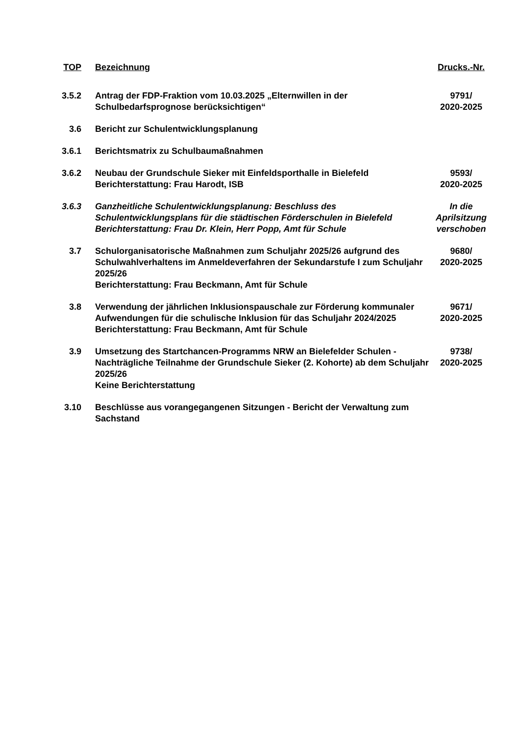| TOP | Bezeichnung | Drucks.-Nr. |
| --- | --- | --- |
| 3.5.2 | Antrag der FDP-Fraktion vom 10.03.2025 „Elternwillen in der Schulbedarfsprognose berücksichtigen“ | 9791/ 2020-2025 |
| 3.6 | Bericht zur Schulentwicklungsplanung | |
| 3.6.1 | Berichtsmatrix zu Schulbaumaßnahmen | |
| 3.6.2 | Neubau der Grundschule Sieker mit Einfeldsporthalle in Bielefeld Berichterstattung: Frau Harodt, ISB | 9593/ 2020-2025 |
| 3.6.3 | Ganzheitliche Schulentwicklungsplanung: Beschluss des Schulentwicklungsplans für die städtischen Förderschulen in Bielefeld Berichterstattung: Frau Dr. Klein, Herr Popp, Amt für Schule | In die Aprilsitzung verschoben |
| 3.7 | Schulorganisatorische Maßnahmen zum Schuljahr 2025/26 aufgrund des Schulwahlverhaltens im Anmeldeverfahren der Sekundarstufe I zum Schuljahr 2025/26 Berichterstattung: Frau Beckmann, Amt für Schule | 9680/ 2020-2025 |
| 3.8 | Verwendung der jährlichen Inklusionspauschale zur Förderung kommunaler Aufwendungen für die schulische Inklusion für das Schuljahr 2024/2025 Berichterstattung: Frau Beckmann, Amt für Schule | 9671/ 2020-2025 |
| 3.9 | Umsetzung des Startchancen-Programms NRW an Bielefelder Schulen - Nachträgliche Teilnahme der Grundschule Sieker (2. Kohorte) ab dem Schuljahr 2025/26 Keine Berichterstattung | 9738/ 2020-2025 |
| 3.10 | Beschlüsse aus vorangegangenen Sitzungen - Bericht der Verwaltung zum Sachstand | |